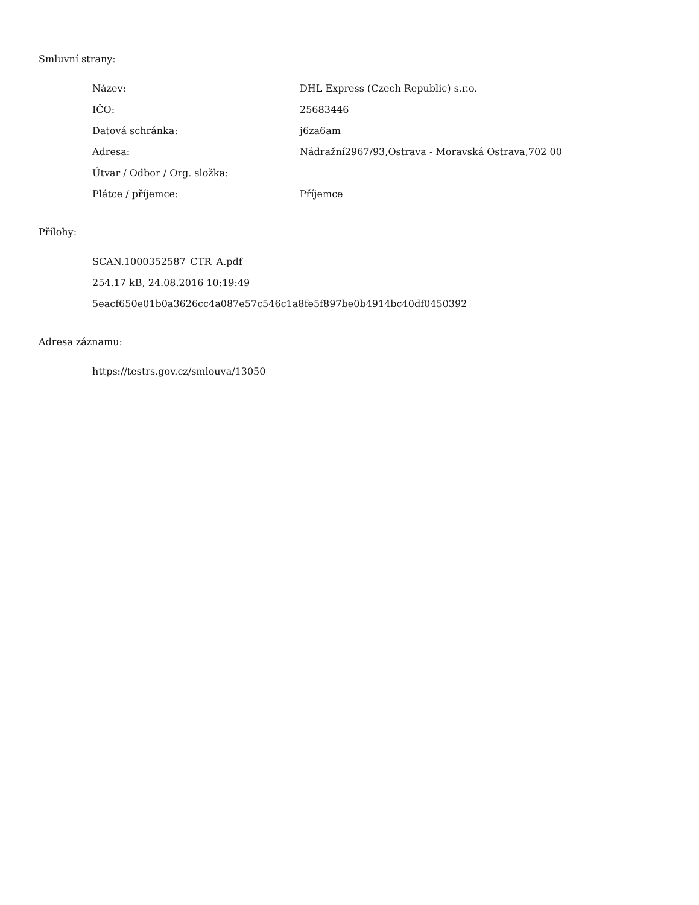Smluvní strany:
| Název: | DHL Express (Czech Republic) s.r.o. |
| IČO: | 25683446 |
| Datová schránka: | j6za6am |
| Adresa: | Nádražní2967/93,Ostrava - Moravská Ostrava,702 00 |
| Útvar / Odbor / Org. složka: | |
| Plátce / příjemce: | Příjemce |
Přílohy:
SCAN.1000352587_CTR_A.pdf
254.17 kB, 24.08.2016 10:19:49
5eacf650e01b0a3626cc4a087e57c546c1a8fe5f897be0b4914bc40df0450392
Adresa záznamu:
https://testrs.gov.cz/smlouva/13050